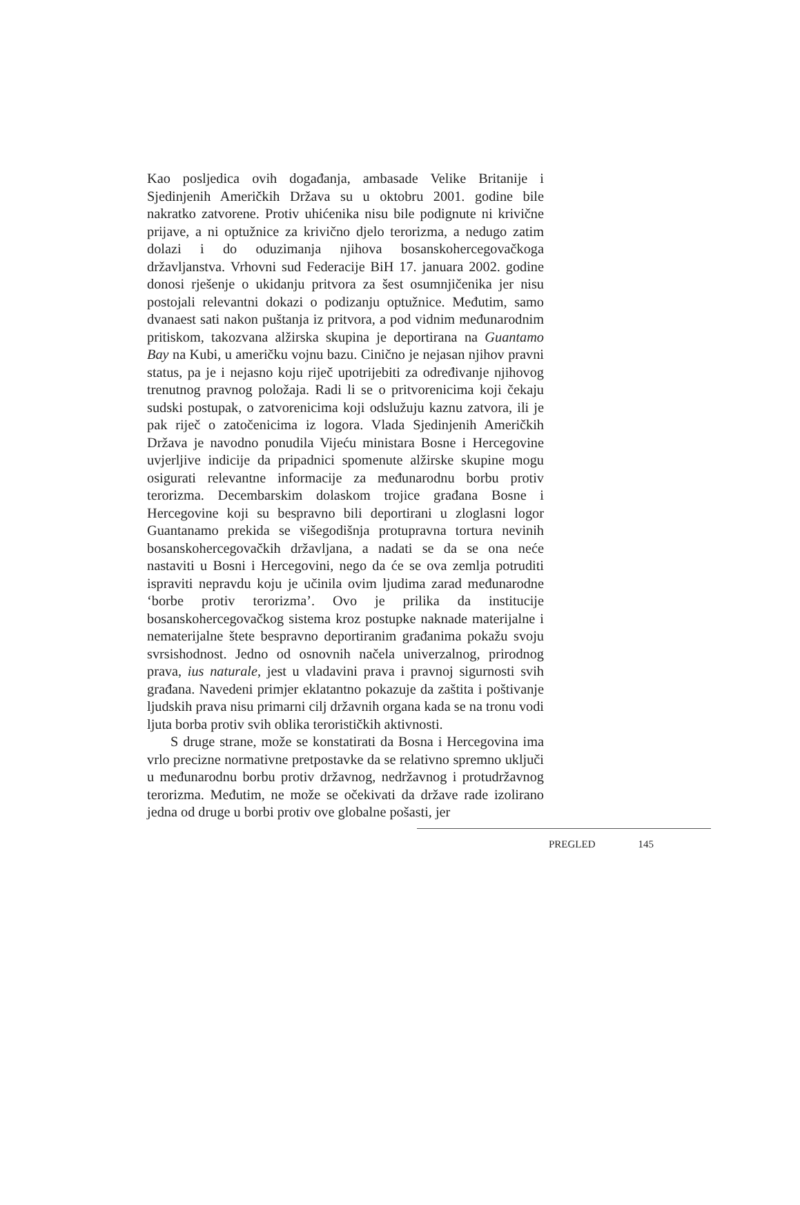Kao posljedica ovih događanja, ambasade Velike Britanije i Sjedinjenih Američkih Država su u oktobru 2001. godine bile nakratko zatvorene. Protiv uhićenika nisu bile podignute ni krivične prijave, a ni optužnice za krivično djelo terorizma, a nedugo zatim dolazi i do oduzimanja njihova bosanskohercegovačkoga državljanstva. Vrhovni sud Federacije BiH 17. januara 2002. godine donosi rješenje o ukidanju pritvora za šest osumnjičenika jer nisu postojali relevantni dokazi o podizanju optužnice. Međutim, samo dvanaest sati nakon puštanja iz pritvora, a pod vidnim međunarodnim pritiskom, takozvana alžirska skupina je deportirana na Guantamo Bay na Kubi, u američku vojnu bazu. Cinično je nejasan njihov pravni status, pa je i nejasno koju riječ upotrijebiti za određivanje njihovog trenutnog pravnog položaja. Radi li se o pritvorenicima koji čekaju sudski postupak, o zatvorenicima koji odslužuju kaznu zatvora, ili je pak riječ o zatočenicima iz logora. Vlada Sjedinjenih Američkih Država je navodno ponudila Vijeću ministara Bosne i Hercegovine uvjerljive indicije da pripadnici spomenute alžirske skupine mogu osigurati relevantne informacije za međunarodnu borbu protiv terorizma. Decembarskim dolaskom trojice građana Bosne i Hercegovine koji su bespravno bili deportirani u zloglasni logor Guantanamo prekida se višegodišnja protupravna tortura nevinih bosanskohercegovačkih državljana, a nadati se da se ona neće nastaviti u Bosni i Hercegovini, nego da će se ova zemlja potruditi ispraviti nepravdu koju je učinila ovim ljudima zarad međunarodne ‘borbe protiv terorizma’. Ovo je prilika da institucije bosanskohercegovačkog sistema kroz postupke naknade materijalne i nematerijalne štete bespravno deportiranim građanima pokažu svoju svrsishodnost. Jedno od osnovnih načela univerzalnog, prirodnog prava, ius naturale, jest u vladavini prava i pravnoj sigurnosti svih građana. Navedeni primjer eklatantno pokazuje da zaštita i poštivanje ljudskih prava nisu primarni cilj državnih organa kada se na tronu vodi ljuta borba protiv svih oblika terorističkih aktivnosti.
S druge strane, može se konstatirati da Bosna i Hercegovina ima vrlo precizne normativne pretpostavke da se relativno spremno uključi u međunarodnu borbu protiv državnog, nedržavnog i protudržavnog terorizma. Međutim, ne može se očekivati da države rade izolirano jedna od druge u borbi protiv ove globalne pošasti, jer
PREGLED 145